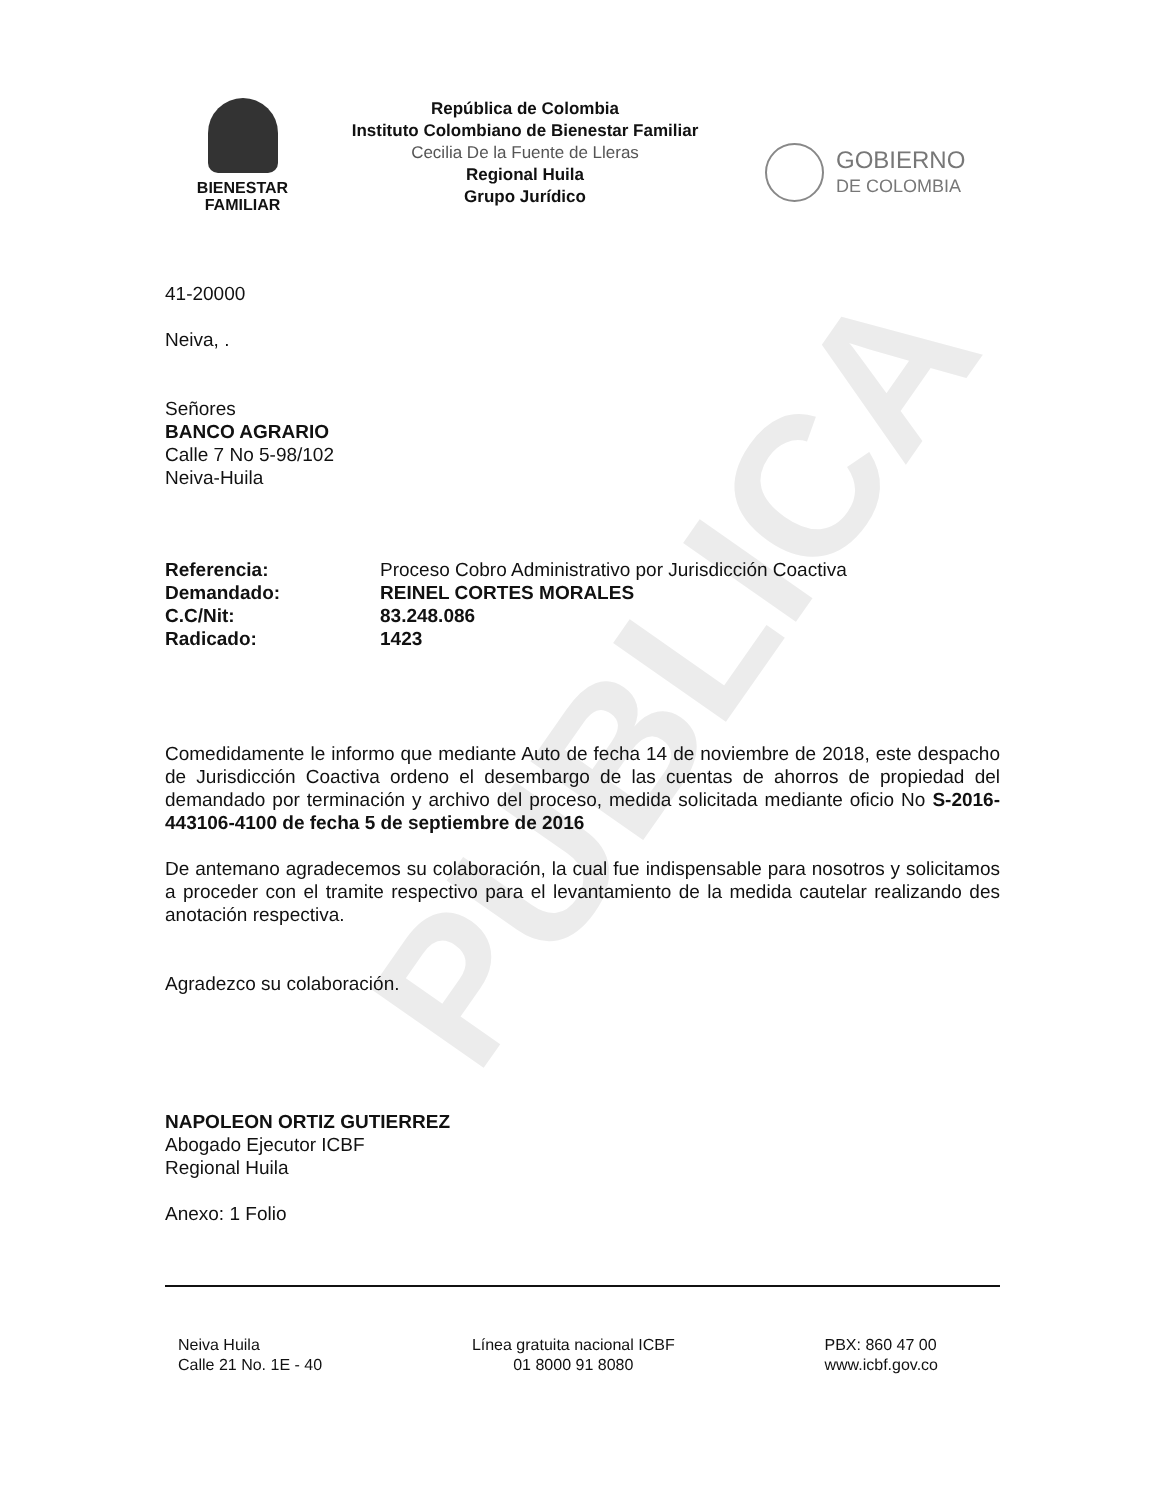PUBLICA
BIENESTAR
FAMILIAR
República de Colombia
Instituto Colombiano de Bienestar Familiar
Cecilia De la Fuente de Lleras
Regional Huila
Grupo Jurídico
GOBIERNO
DE COLOMBIA
41-20000
Neiva, .
Señores
BANCO AGRARIO
Calle 7 No 5-98/102
Neiva-Huila
| Referencia: | Proceso Cobro Administrativo por Jurisdicción Coactiva |
| Demandado: | REINEL CORTES MORALES |
| C.C/Nit: | 83.248.086 |
| Radicado: | 1423 |
Comedidamente le informo que mediante Auto de fecha 14 de noviembre de 2018, este despacho de Jurisdicción Coactiva ordeno el desembargo de las cuentas de ahorros de propiedad del demandado por terminación y archivo del proceso, medida solicitada mediante oficio No S-2016-443106-4100 de fecha 5 de septiembre de 2016
De antemano agradecemos su colaboración, la cual fue indispensable para nosotros y solicitamos a proceder con el tramite respectivo para el levantamiento de la medida cautelar realizando des anotación respectiva.
Agradezco su colaboración.
NAPOLEON ORTIZ GUTIERREZ
Abogado Ejecutor ICBF
Regional Huila
Anexo: 1 Folio
Neiva Huila
Calle 21 No. 1E - 40
Línea gratuita nacional ICBF
01 8000 91 8080
PBX: 860 47 00
www.icbf.gov.co